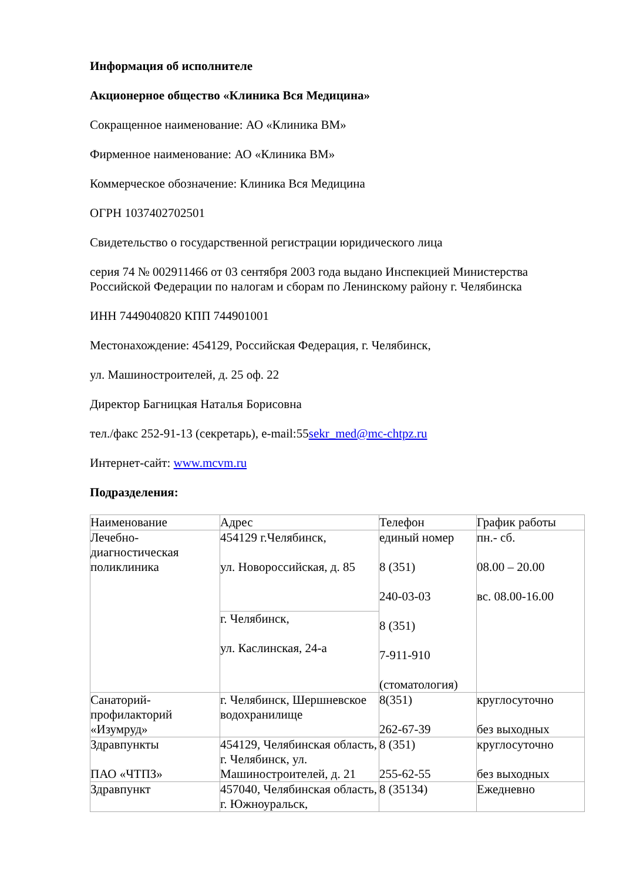Информация об исполнителе
Акционерное общество «Клиника Вся Медицина»
Сокращенное наименование: АО «Клиника ВМ»
Фирменное наименование: АО «Клиника ВМ»
Коммерческое обозначение: Клиника Вся Медицина
ОГРН 1037402702501
Свидетельство о государственной регистрации юридического лица
серия 74 № 002911466 от 03 сентября 2003 года выдано Инспекцией Министерства Российской Федерации по налогам и сборам по Ленинскому району г. Челябинска
ИНН 7449040820 КПП 744901001
Местонахождение: 454129, Российская Федерация, г. Челябинск,
ул. Машиностроителей, д. 25 оф. 22
Директор Багницкая Наталья Борисовна
тел./факс 252-91-13 (секретарь), e-mail:55sekr_med@mc-chtpz.ru
Интернет-сайт: www.mcvm.ru
Подразделения:
| Наименование | Адрес | Телефон | График работы |
| Лечебно-диагностическая поликлиника | 454129 г.Челябинск, ул. Новороссийская, д. 85 | единый номер 8 (351) 240-03-03 8 (351) 7-911-910 (стоматология) | пн.- сб. 08.00 – 20.00 вс. 08.00-16.00 |
| | г. Челябинск, ул. Каслинская, 24-а | | |
| Санаторий-профилакторий «Изумруд» | г. Челябинск, Шершневское водохранилище | 8(351) 262-67-39 | круглосуточно без выходных |
| Здравпункты ПАО «ЧТПЗ» | 454129, Челябинская область, г. Челябинск, ул. Машиностроителей, д. 21 | 8 (351) 255-62-55 | круглосуточно без выходных |
| Здравпункт | 457040, Челябинская область, г. Южноуральск, | 8 (35134) | Ежедневно |